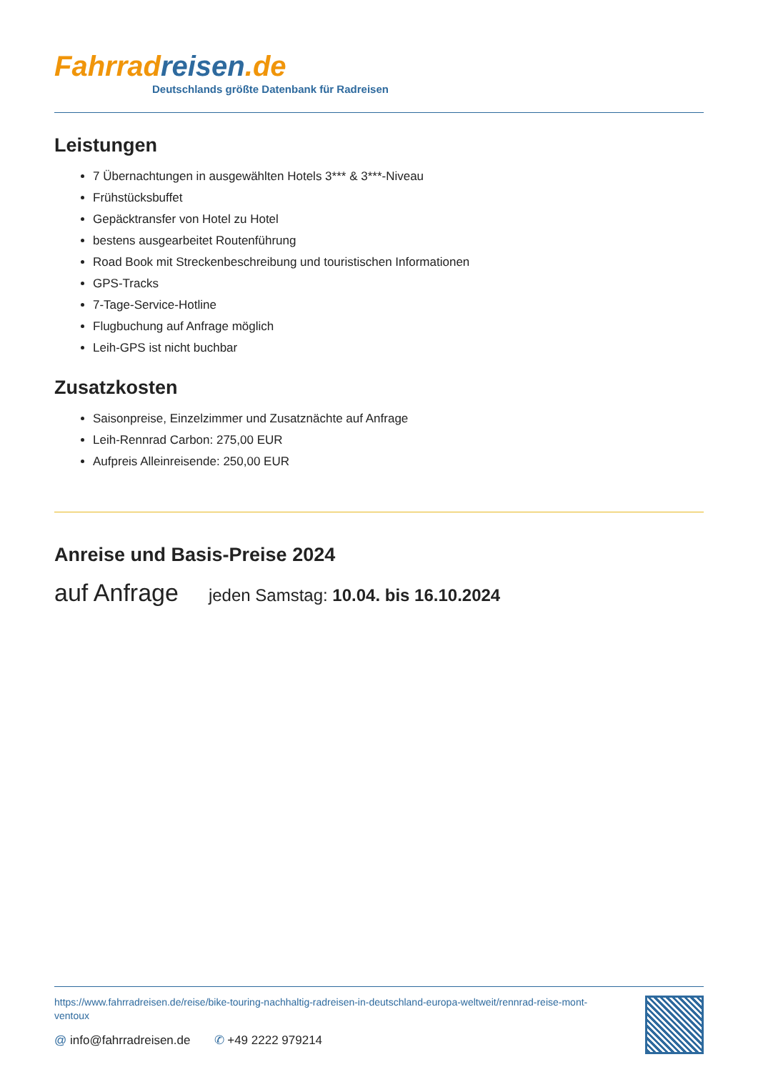Fahrrad reisen.de
Deutschlands größte Datenbank für Radreisen
Leistungen
7 Übernachtungen in ausgewählten Hotels 3*** & 3***-Niveau
Frühstücksbuffet
Gepäcktransfer von Hotel zu Hotel
bestens ausgearbeitet Routenführung
Road Book mit Streckenbeschreibung und touristischen Informationen
GPS-Tracks
7-Tage-Service-Hotline
Flugbuchung auf Anfrage möglich
Leih-GPS ist nicht buchbar
Zusatzkosten
Saisonpreise, Einzelzimmer und Zusatznächte auf Anfrage
Leih-Rennrad Carbon: 275,00 EUR
Aufpreis Alleinreisende: 250,00 EUR
Anreise und Basis-Preise 2024
auf Anfrage jeden Samstag: 10.04. bis 16.10.2024
https://www.fahrradreisen.de/reise/bike-touring-nachhaltig-radreisen-in-deutschland-europa-weltweit/rennrad-reise-mont-ventoux
@ info@fahrradreisen.de ✆ +49 2222 979214